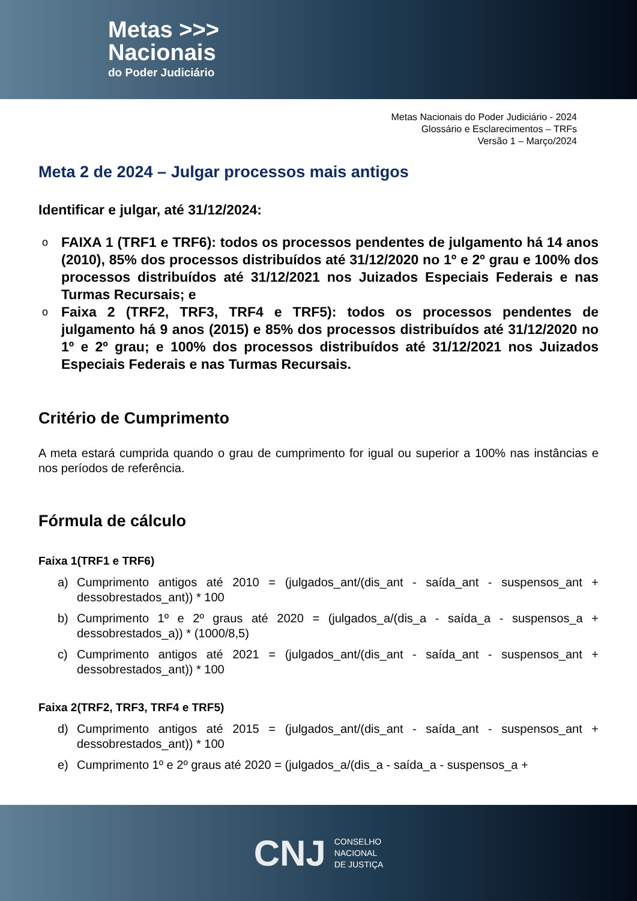Metas >>>
Nacionais
do Poder Judiciário
Metas Nacionais do Poder Judiciário - 2024
Glossário e Esclarecimentos – TRFs
Versão 1 – Março/2024
Meta 2 de 2024 – Julgar processos mais antigos
Identificar e julgar, até 31/12/2024:
o FAIXA 1 (TRF1 e TRF6): todos os processos pendentes de julgamento há 14 anos (2010), 85% dos processos distribuídos até 31/12/2020 no 1º e 2º grau e 100% dos processos distribuídos até 31/12/2021 nos Juizados Especiais Federais e nas Turmas Recursais; e
o Faixa 2 (TRF2, TRF3, TRF4 e TRF5): todos os processos pendentes de julgamento há 9 anos (2015) e 85% dos processos distribuídos até 31/12/2020 no 1º e 2º grau; e 100% dos processos distribuídos até 31/12/2021 nos Juizados Especiais Federais e nas Turmas Recursais.
Critério de Cumprimento
A meta estará cumprida quando o grau de cumprimento for igual ou superior a 100% nas instâncias e nos períodos de referência.
Fórmula de cálculo
Faixa 1(TRF1 e TRF6)
a) Cumprimento antigos até 2010 = (julgados_ant/(dis_ant - saída_ant - suspensos_ant + dessobrestados_ant)) * 100
b) Cumprimento 1º e 2º graus até 2020 = (julgados_a/(dis_a - saída_a - suspensos_a + dessobrestados_a)) * (1000/8,5)
c) Cumprimento antigos até 2021 = (julgados_ant/(dis_ant - saída_ant - suspensos_ant + dessobrestados_ant)) * 100
Faixa 2(TRF2, TRF3, TRF4 e TRF5)
d) Cumprimento antigos até 2015 = (julgados_ant/(dis_ant - saída_ant - suspensos_ant + dessobrestados_ant)) * 100
e) Cumprimento 1º e 2º graus até 2020 = (julgados_a/(dis_a - saída_a - suspensos_a +
CNJ
CONSELHO
NACIONAL
DE JUSTIÇA